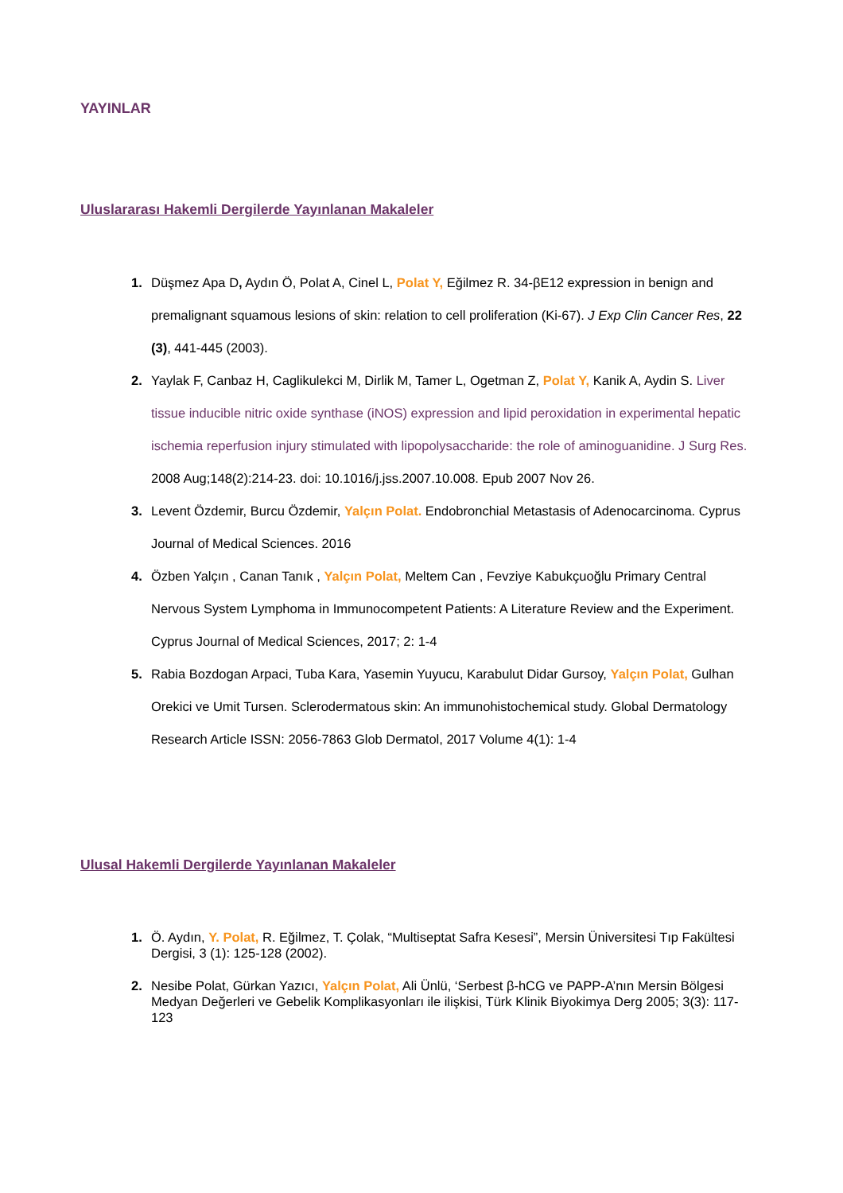YAYINLAR
Uluslararası Hakemli Dergilerde Yayınlanan Makaleler
1. Düşmez Apa D, Aydın Ö, Polat A, Cinel L, Polat Y, Eğilmez R. 34-βE12 expression in benign and premalignant squamous lesions of skin: relation to cell proliferation (Ki-67). J Exp Clin Cancer Res, 22 (3), 441-445 (2003).
2. Yaylak F, Canbaz H, Caglikulekci M, Dirlik M, Tamer L, Ogetman Z, Polat Y, Kanik A, Aydin S. Liver tissue inducible nitric oxide synthase (iNOS) expression and lipid peroxidation in experimental hepatic ischemia reperfusion injury stimulated with lipopolysaccharide: the role of aminoguanidine. J Surg Res. 2008 Aug;148(2):214-23. doi: 10.1016/j.jss.2007.10.008. Epub 2007 Nov 26.
3. Levent Özdemir, Burcu Özdemir, Yalçın Polat. Endobronchial Metastasis of Adenocarcinoma. Cyprus Journal of Medical Sciences. 2016
4. Özben Yalçın , Canan Tanık , Yalçın Polat, Meltem Can , Fevziye Kabukçuoğlu Primary Central Nervous System Lymphoma in Immunocompetent Patients: A Literature Review and the Experiment. Cyprus Journal of Medical Sciences, 2017; 2: 1-4
5. Rabia Bozdogan Arpaci, Tuba Kara, Yasemin Yuyucu, Karabulut Didar Gursoy, Yalçın Polat, Gulhan Orekici ve Umit Tursen. Sclerodermatous skin: An immunohistochemical study. Global Dermatology Research Article ISSN: 2056-7863 Glob Dermatol, 2017 Volume 4(1): 1-4
Ulusal Hakemli Dergilerde Yayınlanan Makaleler
1. Ö. Aydın, Y. Polat, R. Eğilmez, T. Çolak, “Multiseptat Safra Kesesi”, Mersin Üniversitesi Tıp Fakültesi Dergisi, 3 (1): 125-128 (2002).
2. Nesibe Polat, Gürkan Yazıcı, Yalçın Polat, Ali Ünlü, ‘Serbest β-hCG ve PAPP-A’nın Mersin Bölgesi Medyan Değerleri ve Gebelik Komplikasyonları ile ilişkisi, Türk Klinik Biyokimya Derg 2005; 3(3): 117-123